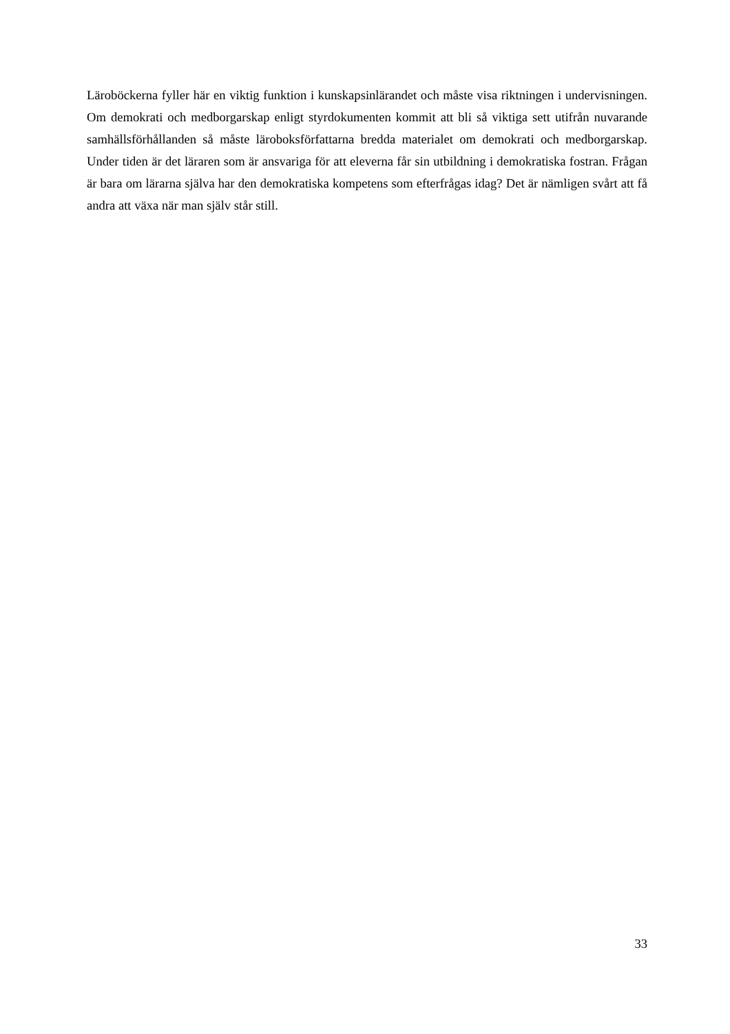Läroböckerna fyller här en viktig funktion i kunskapsinlärandet och måste visa riktningen i undervisningen. Om demokrati och medborgarskap enligt styrdokumenten kommit att bli så viktiga sett utifrån nuvarande samhällsförhållanden så måste läroboksförfattarna bredda materialet om demokrati och medborgarskap. Under tiden är det läraren som är ansvariga för att eleverna får sin utbildning i demokratiska fostran. Frågan är bara om lärarna själva har den demokratiska kompetens som efterfrågas idag? Det är nämligen svårt att få andra att växa när man själv står still.
33